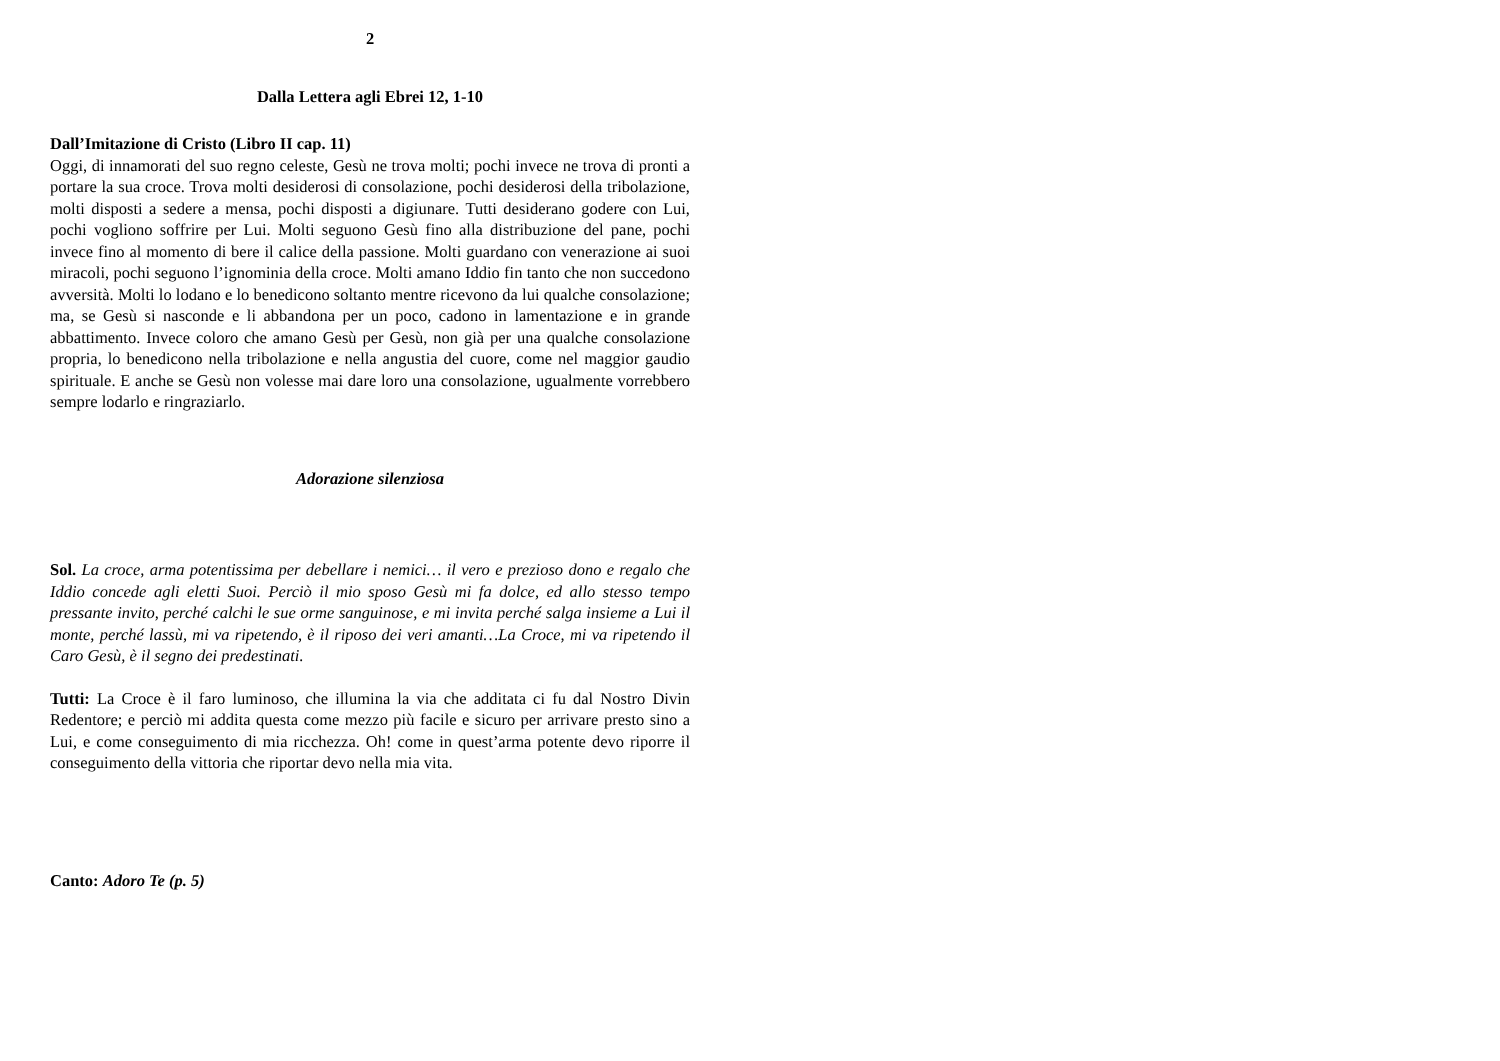2
Dalla Lettera agli Ebrei 12, 1-10
Dall’Imitazione di Cristo (Libro II cap. 11)
Oggi, di innamorati del suo regno celeste, Gesù ne trova molti; pochi invece ne trova di pronti a portare la sua croce. Trova molti desiderosi di consolazione, pochi desiderosi della tribolazione, molti disposti a sedere a mensa, pochi disposti a digiunare. Tutti desiderano godere con Lui, pochi vogliono soffrire per Lui. Molti seguono Gesù fino alla distribuzione del pane, pochi invece fino al momento di bere il calice della passione. Molti guardano con venerazione ai suoi miracoli, pochi seguono l’ignominia della croce. Molti amano Iddio fin tanto che non succedono avversità. Molti lo lodano e lo benedicono soltanto mentre ricevono da lui qualche consolazione; ma, se Gesù si nasconde e li abbandona per un poco, cadono in lamentazione e in grande abbattimento. Invece coloro che amano Gesù per Gesù, non già per una qualche consolazione propria, lo benedicono nella tribolazione e nella angustia del cuore, come nel maggior gaudio spirituale. E anche se Gesù non volesse mai dare loro una consolazione, ugualmente vorrebbero sempre lodarlo e ringraziarlo.
Adorazione silenziosa
Sol. La croce, arma potentissima per debellare i nemici… il vero e prezioso dono e regalo che Iddio concede agli eletti Suoi. Perciò il mio sposo Gesù mi fa dolce, ed allo stesso tempo pressante invito, perché calchi le sue orme sanguinose, e mi invita perché salga insieme a Lui il monte, perché lassù, mi va ripetendo, è il riposo dei veri amanti…La Croce, mi va ripetendo il Caro Gesù, è il segno dei predestinati.
Tutti: La Croce è il faro luminoso, che illumina la via che additata ci fu dal Nostro Divin Redentore; e perciò mi addita questa come mezzo più facile e sicuro per arrivare presto sino a Lui, e come conseguimento di mia ricchezza. Oh! come in quest’arma potente devo riporre il conseguimento della vittoria che riportar devo nella mia vita.
Canto: Adoro Te (p. 5)